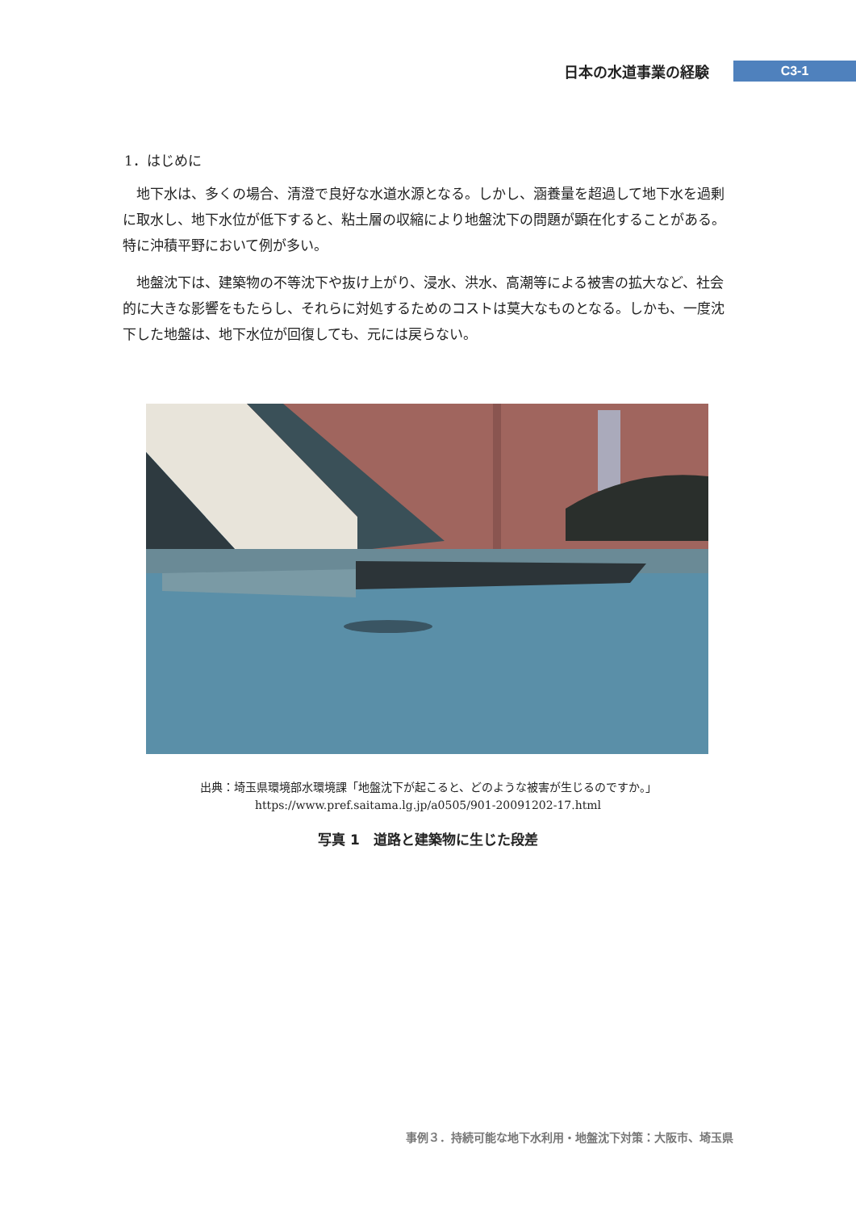日本の水道事業の経験 C3-1
1．はじめに
地下水は、多くの場合、清澄で良好な水道水源となる。しかし、涵養量を超過して地下水を過剰に取水し、地下水位が低下すると、粘土層の収縮により地盤沈下の問題が顕在化することがある。特に沖積平野において例が多い。
地盤沈下は、建築物の不等沈下や抜け上がり、浸水、洪水、高潮等による被害の拡大など、社会的に大きな影響をもたらし、それらに対処するためのコストは莫大なものとなる。しかも、一度沈下した地盤は、地下水位が回復しても、元には戻らない。
出典：埼玉県環境部水環境課「地盤沈下が起こると、どのような被害が生じるのですか。」
https://www.pref.saitama.lg.jp/a0505/901-20091202-17.html
写真 1　道路と建築物に生じた段差
事例３．持続可能な地下水利用・地盤沈下対策：大阪市、埼玉県